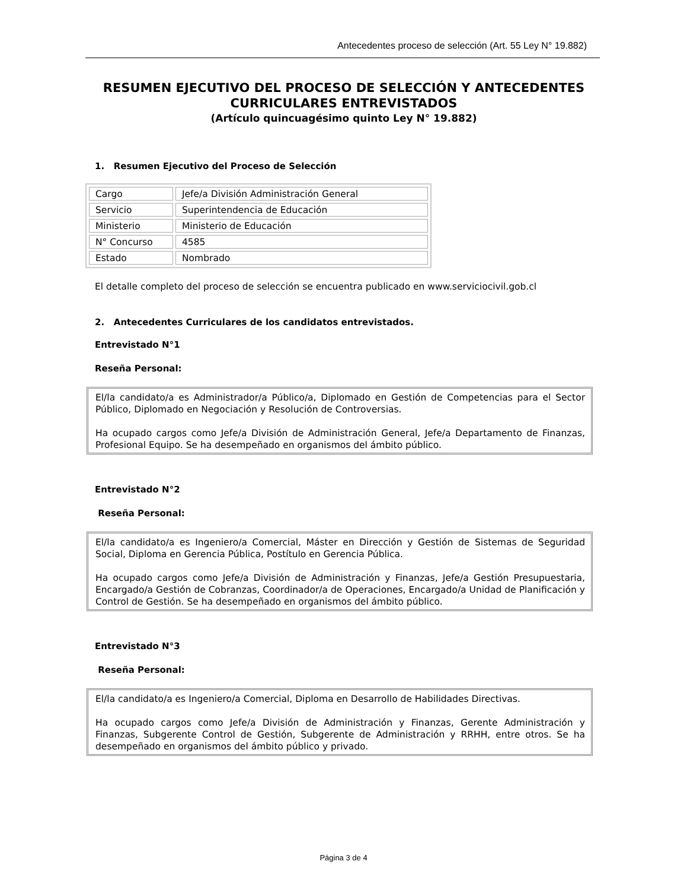Antecedentes proceso de selección (Art. 55 Ley N° 19.882)
RESUMEN EJECUTIVO DEL PROCESO DE SELECCIÓN Y ANTECEDENTES CURRICULARES ENTREVISTADOS
(Artículo quincuagésimo quinto Ley N° 19.882)
1. Resumen Ejecutivo del Proceso de Selección
| Cargo | Jefe/a División Administración General |
| Servicio | Superintendencia de Educación |
| Ministerio | Ministerio de Educación |
| N° Concurso | 4585 |
| Estado | Nombrado |
El detalle completo del proceso de selección se encuentra publicado en www.serviciocivil.gob.cl
2. Antecedentes Curriculares de los candidatos entrevistados.
Entrevistado N°1
Reseña Personal:
El/la candidato/a es Administrador/a Público/a, Diplomado en Gestión de Competencias para el Sector Público, Diplomado en Negociación y Resolución de Controversias.
Ha ocupado cargos como Jefe/a División de Administración General, Jefe/a Departamento de Finanzas, Profesional Equipo. Se ha desempeñado en organismos del ámbito público.
Entrevistado N°2
Reseña Personal:
El/la candidato/a es Ingeniero/a Comercial, Máster en Dirección y Gestión de Sistemas de Seguridad Social, Diploma en Gerencia Pública, Postítulo en Gerencia Pública.
Ha ocupado cargos como Jefe/a División de Administración y Finanzas, Jefe/a Gestión Presupuestaria, Encargado/a Gestión de Cobranzas, Coordinador/a de Operaciones, Encargado/a Unidad de Planificación y Control de Gestión. Se ha desempeñado en organismos del ámbito público.
Entrevistado N°3
Reseña Personal:
El/la candidato/a es Ingeniero/a Comercial, Diploma en Desarrollo de Habilidades Directivas.
Ha ocupado cargos como Jefe/a División de Administración y Finanzas, Gerente Administración y Finanzas, Subgerente Control de Gestión, Subgerente de Administración y RRHH, entre otros. Se ha desempeñado en organismos del ámbito público y privado.
Página 3 de 4